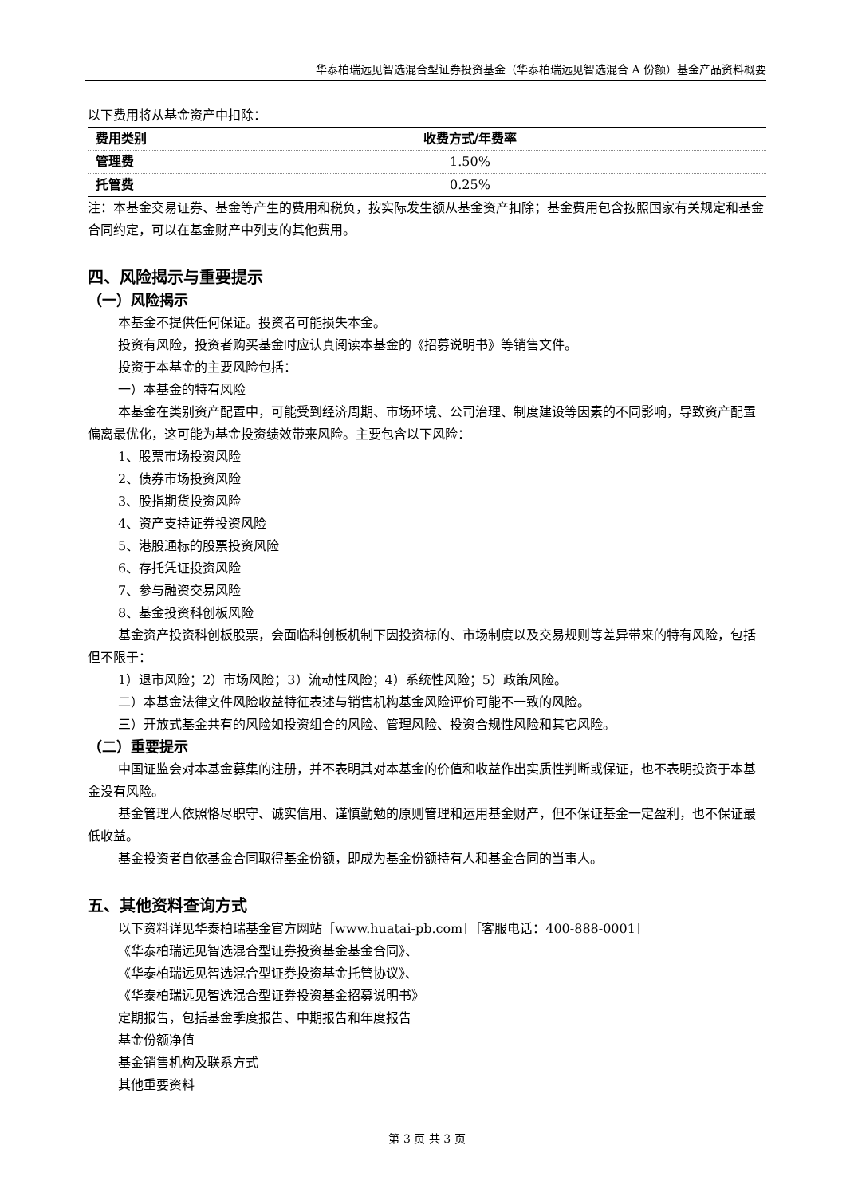华泰柏瑞远见智选混合型证券投资基金（华泰柏瑞远见智选混合 A 份额）基金产品资料概要
以下费用将从基金资产中扣除：
| 费用类别 | 收费方式/年费率 |
| --- | --- |
| 管理费 | 1.50% |
| 托管费 | 0.25% |
注：本基金交易证券、基金等产生的费用和税负，按实际发生额从基金资产扣除；基金费用包含按照国家有关规定和基金合同约定，可以在基金财产中列支的其他费用。
四、风险揭示与重要提示
（一）风险揭示
本基金不提供任何保证。投资者可能损失本金。
投资有风险，投资者购买基金时应认真阅读本基金的《招募说明书》等销售文件。
投资于本基金的主要风险包括：
一）本基金的特有风险
本基金在类别资产配置中，可能受到经济周期、市场环境、公司治理、制度建设等因素的不同影响，导致资产配置偏离最优化，这可能为基金投资绩效带来风险。主要包含以下风险：
1、股票市场投资风险
2、债券市场投资风险
3、股指期货投资风险
4、资产支持证券投资风险
5、港股通标的股票投资风险
6、存托凭证投资风险
7、参与融资交易风险
8、基金投资科创板风险
基金资产投资科创板股票，会面临科创板机制下因投资标的、市场制度以及交易规则等差异带来的特有风险，包括但不限于：
1）退市风险；2）市场风险；3）流动性风险；4）系统性风险；5）政策风险。
二）本基金法律文件风险收益特征表述与销售机构基金风险评价可能不一致的风险。
三）开放式基金共有的风险如投资组合的风险、管理风险、投资合规性风险和其它风险。
（二）重要提示
中国证监会对本基金募集的注册，并不表明其对本基金的价值和收益作出实质性判断或保证，也不表明投资于本基金没有风险。
基金管理人依照恪尽职守、诚实信用、谨慎勤勉的原则管理和运用基金财产，但不保证基金一定盈利，也不保证最低收益。
基金投资者自依基金合同取得基金份额，即成为基金份额持有人和基金合同的当事人。
五、其他资料查询方式
以下资料详见华泰柏瑞基金官方网站［www.huatai-pb.com］［客服电话：400-888-0001］
《华泰柏瑞远见智选混合型证券投资基金基金合同》、
《华泰柏瑞远见智选混合型证券投资基金托管协议》、
《华泰柏瑞远见智选混合型证券投资基金招募说明书》
定期报告，包括基金季度报告、中期报告和年度报告
基金份额净值
基金销售机构及联系方式
其他重要资料
第 3 页 共 3 页